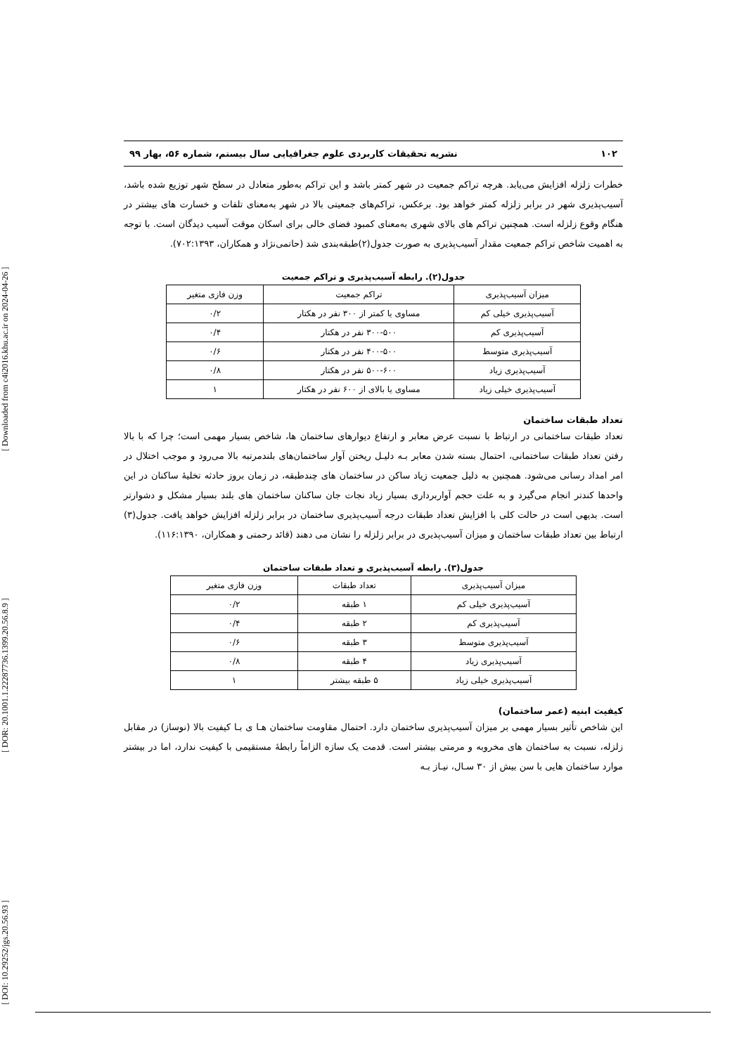[ DOI: 10.29252/jgs.20.56.93 ] [ DOR: 20.1001.1.22287736.1399.20.56.8.9 ] [ Downloaded from c4i2016.khu.ac.ir on 2024-04-26 ]
۱۰۲ نشریه تحقیقات کاربردی علوم جغرافیایی سال بیستم، شماره ۵۶، بهار ۹۹
خطرات زلزله افزایش می‌یابد. هرچه تراکم جمعیت در شهر کمتر باشد و این تراکم به‌طور متعادل در سطح شهر توزیع شده باشد، آسیب‌پذیری شهر در برابر زلزله کمتر خواهد بود. برعکس، تراکم‌های جمعیتی بالا در شهر به‌معنای تلفات و خسارت های بیشتر در هنگام وقوع زلزله است. همچنین تراکم های بالای شهری به‌معنای کمبود فضای خالی برای اسکان موقت آسیب دیدگان است. با توجه به اهمیت شاخص تراکم جمعیت مقدار آسیب‌پذیری به صورت جدول(۲)طبقه‌بندی شد (حاتمی‌نژاد و همکاران، ۷۰۲:۱۳۹۳).
جدول(۲). رابطه آسیب‌پذیری و تراکم جمعیت
| میزان آسیب‌پذیری | تراکم جمعیت | وزن فازی متغیر |
| آسیب‌پذیری خیلی کم | مساوی یا کمتر از ۳۰۰ نفر در هکتار | ۰/۲ |
| آسیب‌پذیری کم | ۳۰۰-۵۰۰ نفر در هکتار | ۰/۴ |
| آسیب‌پذیری متوسط | ۴۰۰-۵۰۰ نفر در هکتار | ۰/۶ |
| آسیب‌پذیری زیاد | ۵۰۰-۶۰۰ نفر در هکتار | ۰/۸ |
| آسیب‌پذیری خیلی زیاد | مساوی یا بالای از ۶۰۰ نفر در هکتار | ۱ |
تعداد طبقات ساختمان
تعداد طبقات ساختمانی در ارتباط با نسبت عرض معابر و ارتفاع دیوارهای ساختمان ها، شاخص بسیار مهمی است؛ چرا که با بالا رفتن تعداد طبقات ساختمانی، احتمال بسته شدن معابر بـه دلیـل ریختن آوار ساختمان‌های بلندمرتبه بالا می‌رود و موجب اختلال در امر امداد رسانی می‌شود. همچنین به دلیل جمعیت زیاد ساکن در ساختمان های چندطبقه، در زمان بروز حادثه تخلیهٔ ساکنان در این واحدها کندتر انجام می‌گیرد و به علت حجم آواربرداری بسیار زیاد نجات جان ساکنان ساختمان های بلند بسیار مشکل و دشوارتر است. بدیهی است در حالت کلی با افزایش تعداد طبقات درجه آسیب‌پذیری ساختمان در برابر زلزله افزایش خواهد یافت. جدول(۳) ارتباط بین تعداد طبقات ساختمان و میزان آسیب‌پذیری در برابر زلزله را نشان می دهند (قائد رحمتی و همکاران، ۱۱۶:۱۳۹۰).
جدول(۳). رابطه آسیب‌پذیری و تعداد طبقات ساختمان
| میزان آسیب‌پذیری | تعداد طبقات | وزن فازی متغیر |
| آسیب‌پذیری خیلی کم | ۱ طبقه | ۰/۲ |
| آسیب‌پذیری کم | ۲ طبقه | ۰/۴ |
| آسیب‌پذیری متوسط | ۳ طبقه | ۰/۶ |
| آسیب‌پذیری زیاد | ۴ طبقه | ۰/۸ |
| آسیب‌پذیری خیلی زیاد | ۵ طبقه بیشتر | ۱ |
کیفیت ابنیه (عمر ساختمان)
این شاخص تأثیر بسیار مهمی بر میزان آسیب‌پذیری ساختمان دارد. احتمال مقاومت ساختمان هـا ی بـا کیفیت بالا (نوساز) در مقابل زلزله، نسبت به ساختمان های مخروبه و مرمتی بیشتر است. قدمت یک سازه الزاماً رابطهٔ مستقیمی با کیفیت ندارد، اما در بیشتر موارد ساختمان هایی با سن بیش از ۳۰ سـال، نیـاز بـه